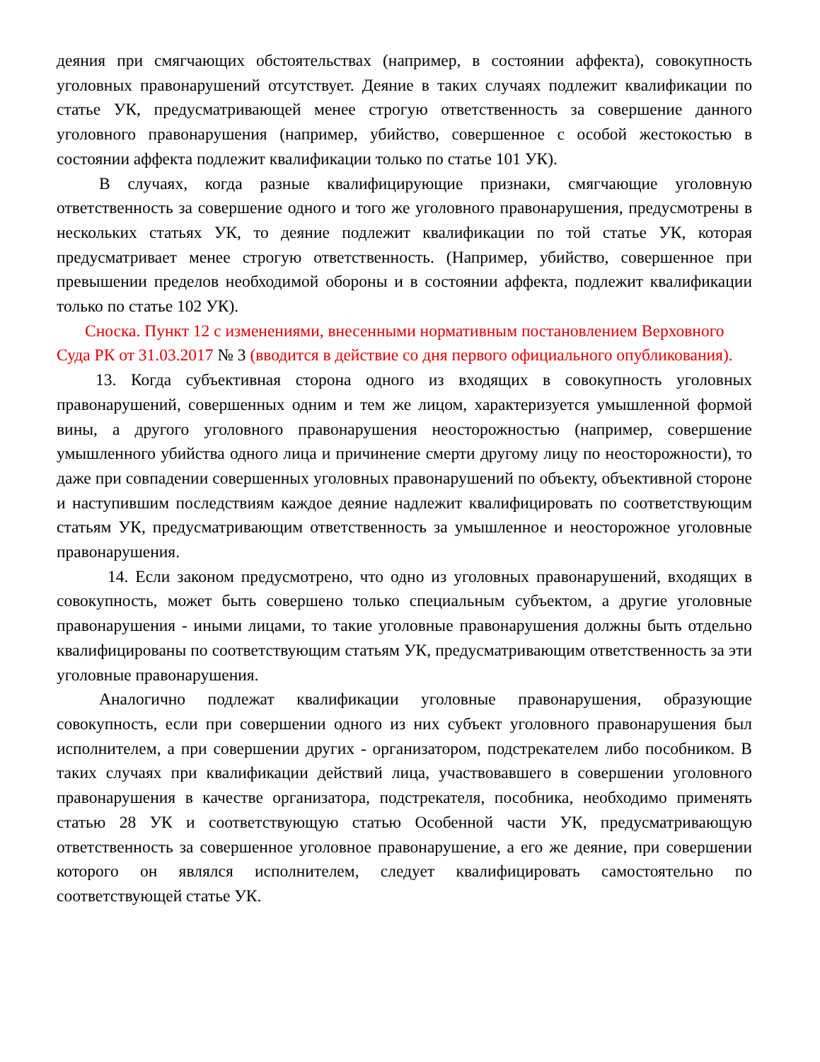деяния при смягчающих обстоятельствах (например, в состоянии аффекта), совокупность уголовных правонарушений отсутствует. Деяние в таких случаях подлежит квалификации по статье УК, предусматривающей менее строгую ответственность за совершение данного уголовного правонарушения (например, убийство, совершенное с особой жестокостью в состоянии аффекта подлежит квалификации только по статье 101 УК).
В случаях, когда разные квалифицирующие признаки, смягчающие уголовную ответственность за совершение одного и того же уголовного правонарушения, предусмотрены в нескольких статьях УК, то деяние подлежит квалификации по той статье УК, которая предусматривает менее строгую ответственность. (Например, убийство, совершенное при превышении пределов необходимой обороны и в состоянии аффекта, подлежит квалификации только по статье 102 УК).
Сноска. Пункт 12 с изменениями, внесенными нормативным постановлением Верховного Суда РК от 31.03.2017 № 3 (вводится в действие со дня первого официального опубликования).
13. Когда субъективная сторона одного из входящих в совокупность уголовных правонарушений, совершенных одним и тем же лицом, характеризуется умышленной формой вины, а другого уголовного правонарушения неосторожностью (например, совершение умышленного убийства одного лица и причинение смерти другому лицу по неосторожности), то даже при совпадении совершенных уголовных правонарушений по объекту, объективной стороне и наступившим последствиям каждое деяние надлежит квалифицировать по соответствующим статьям УК, предусматривающим ответственность за умышленное и неосторожное уголовные правонарушения.
14. Если законом предусмотрено, что одно из уголовных правонарушений, входящих в совокупность, может быть совершено только специальным субъектом, а другие уголовные правонарушения - иными лицами, то такие уголовные правонарушения должны быть отдельно квалифицированы по соответствующим статьям УК, предусматривающим ответственность за эти уголовные правонарушения.
Аналогично подлежат квалификации уголовные правонарушения, образующие совокупность, если при совершении одного из них субъект уголовного правонарушения был исполнителем, а при совершении других - организатором, подстрекателем либо пособником. В таких случаях при квалификации действий лица, участвовавшего в совершении уголовного правонарушения в качестве организатора, подстрекателя, пособника, необходимо применять статью 28 УК и соответствующую статью Особенной части УК, предусматривающую ответственность за совершенное уголовное правонарушение, а его же деяние, при совершении которого он являлся исполнителем, следует квалифицировать самостоятельно по соответствующей статье УК.